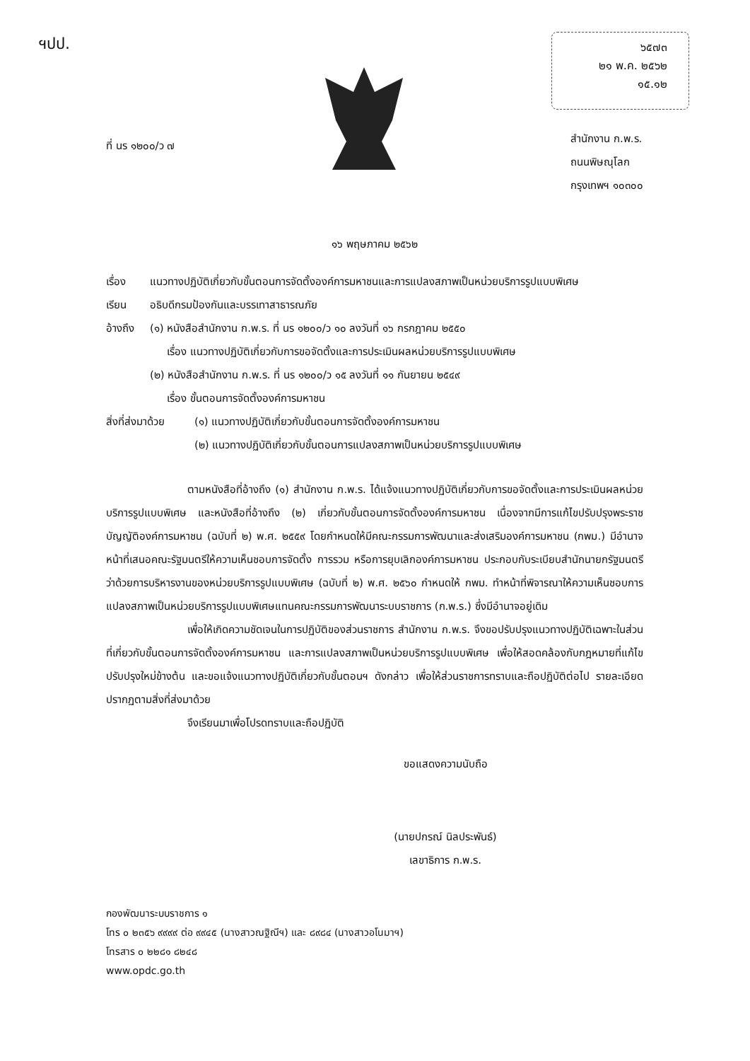ฯปป.
๖๕๗๓
๒๑ พ.ค. ๒๕๖๒
๑๕.๑๒
ที่ นร ๑๒๐๐/ว ๗
สำนักงาน ก.พ.ร.
ถนนพิษณุโลก
กรุงเทพฯ ๑๐๓๐๐
๑๖ พฤษภาคม ๒๕๖๒
เรื่อง แนวทางปฏิบัติเกี่ยวกับขั้นตอนการจัดตั้งองค์การมหาชนและการแปลงสภาพเป็นหน่วยบริการรูปแบบพิเศษ
เรียน อธิบดีกรมป้องกันและบรรเทาสาธารณภัย
อ้างถึง
(๑) หนังสือสำนักงาน ก.พ.ร. ที่ นร ๑๒๐๐/ว ๑๐ ลงวันที่ ๑๖ กรกฎาคม ๒๕๕๐
เรื่อง แนวทางปฏิบัติเกี่ยวกับการขอจัดตั้งและการประเมินผลหน่วยบริการรูปแบบพิเศษ
(๒) หนังสือสำนักงาน ก.พ.ร. ที่ นร ๑๒๐๐/ว ๑๕ ลงวันที่ ๑๑ กันยายน ๒๕๔๙
เรื่อง ขั้นตอนการจัดตั้งองค์การมหาชน
สิ่งที่ส่งมาด้วย
(๑) แนวทางปฏิบัติเกี่ยวกับขั้นตอนการจัดตั้งองค์การมหาชน
(๒) แนวทางปฏิบัติเกี่ยวกับขั้นตอนการแปลงสภาพเป็นหน่วยบริการรูปแบบพิเศษ
ตามหนังสือที่อ้างถึง (๑) สำนักงาน ก.พ.ร. ได้แจ้งแนวทางปฏิบัติเกี่ยวกับการขอจัดตั้งและการประเมินผลหน่วยบริการรูปแบบพิเศษ และหนังสือที่อ้างถึง (๒) เกี่ยวกับขั้นตอนการจัดตั้งองค์การมหาชน เนื่องจากมีการแก้ไขปรับปรุงพระราชบัญญัติองค์การมหาชน (ฉบับที่ ๒) พ.ศ. ๒๕๕๙ โดยกำหนดให้มีคณะกรรมการพัฒนาและส่งเสริมองค์การมหาชน (กพม.) มีอำนาจหน้าที่เสนอคณะรัฐมนตรีให้ความเห็นชอบการจัดตั้ง การรวม หรือการยุบเลิกองค์การมหาชน ประกอบกับระเบียบสำนักนายกรัฐมนตรี ว่าด้วยการบริหารงานของหน่วยบริการรูปแบบพิเศษ (ฉบับที่ ๒) พ.ศ. ๒๕๖๐ กำหนดให้ กพม. ทำหน้าที่พิจารณาให้ความเห็นชอบการแปลงสภาพเป็นหน่วยบริการรูปแบบพิเศษแทนคณะกรรมการพัฒนาระบบราชการ (ก.พ.ร.) ซึ่งมีอำนาจอยู่เดิม
เพื่อให้เกิดความชัดเจนในการปฏิบัติของส่วนราชการ สำนักงาน ก.พ.ร. จึงขอปรับปรุงแนวทางปฏิบัติเฉพาะในส่วนที่เกี่ยวกับขั้นตอนการจัดตั้งองค์การมหาชน และการแปลงสภาพเป็นหน่วยบริการรูปแบบพิเศษ เพื่อให้สอดคล้องกับกฎหมายที่แก้ไขปรับปรุงใหม่ข้างต้น และขอแจ้งแนวทางปฏิบัติเกี่ยวกับขั้นตอนฯ ดังกล่าว เพื่อให้ส่วนราชการทราบและถือปฏิบัติต่อไป รายละเอียดปรากฏตามสิ่งที่ส่งมาด้วย
จึงเรียนมาเพื่อโปรดทราบและถือปฏิบัติ
ขอแสดงความนับถือ
(นายปกรณ์ นิลประพันธ์)
เลขาธิการ ก.พ.ร.
กองพัฒนาระบบราชการ ๑
โทร ๐ ๒๓๕๖ ๙๙๙๙ ต่อ ๙๙๔๕ (นางสาวณฐิณีฯ) และ ๘๙๘๔ (นางสาวอโนมาฯ)
โทรสาร ๐ ๒๒๘๑ ๘๒๔๘
www.opdc.go.th